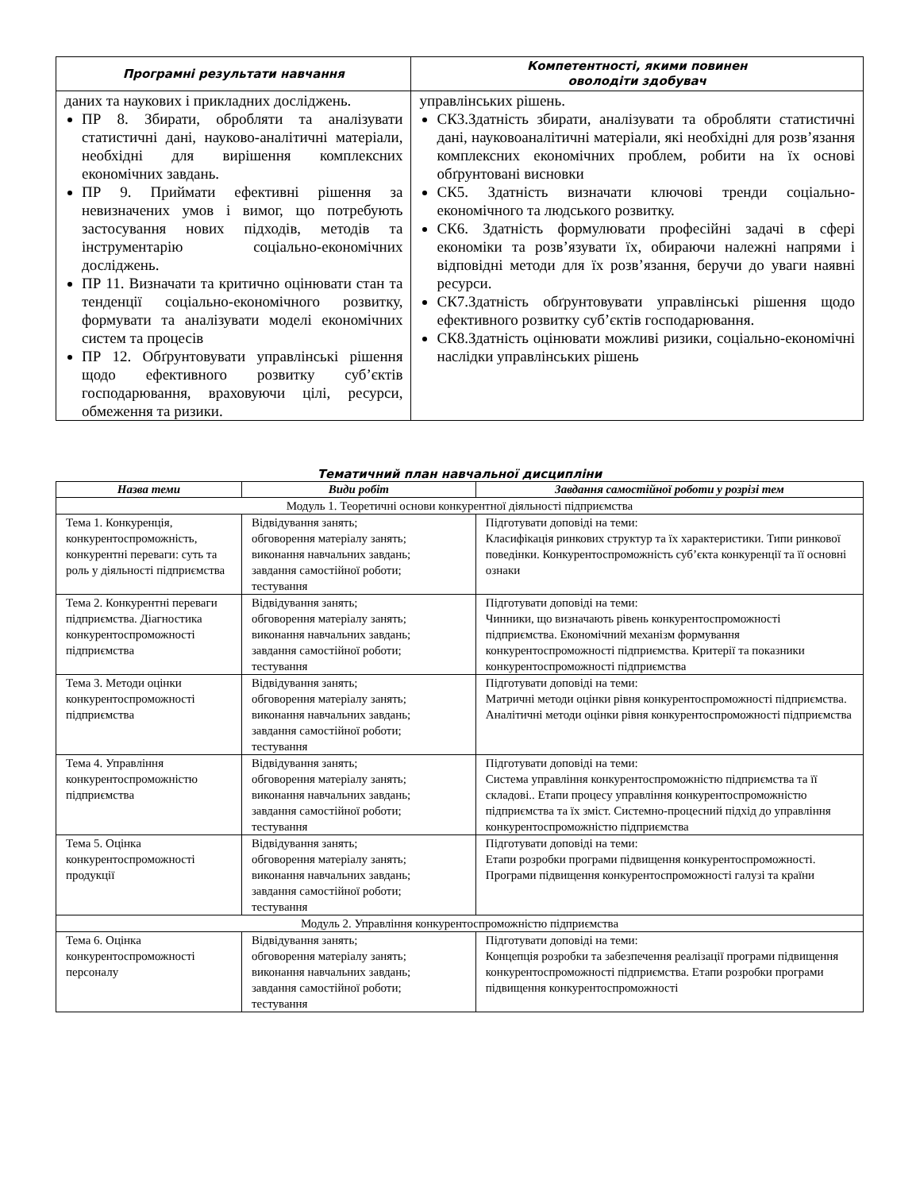| Програмні результати навчання | Компетентності, якими повинен оволодіти здобувач |
| --- | --- |
| даних та наукових і прикладних досліджень. ПР 8. Збирати, обробляти та аналізувати статистичні дані, науково-аналітичні матеріали, необхідні для вирішення комплексних економічних завдань. ПР 9. Приймати ефективні рішення за невизначених умов і вимог, що потребують застосування нових підходів, методів та інструментарію соціально-економічних досліджень. ПР 11. Визначати та критично оцінювати стан та тенденції соціально-економічного розвитку, формувати та аналізувати моделі економічних систем та процесів ПР 12. Обґрунтовувати управлінські рішення щодо ефективного розвитку суб’єктів господарювання, враховуючи цілі, ресурси, обмеження та ризики. | управлінських рішень. СК3.Здатність збирати, аналізувати та обробляти статистичні дані, науковоаналітичні матеріали, які необхідні для розв’язання комплексних економічних проблем, робити на їх основі обґрунтовані висновки СК5. Здатність визначати ключові тренди соціально-економічного та людського розвитку. СК6. Здатність формулювати професійні задачі в сфері економіки та розв’язувати їх, обираючи належні напрями і відповідні методи для їх розв’язання, беручи до уваги наявні ресурси. СК7.Здатність обґрунтовувати управлінські рішення щодо ефективного розвитку суб’єктів господарювання. СК8.Здатність оцінювати можливі ризики, соціально-економічні наслідки управлінських рішень |
Тематичний план навчальної дисципліни
| Назва теми | Види робіт | Завдання самостійної роботи у розрізі тем |
| --- | --- | --- |
| Модуль 1. Теоретичні основи конкурентної діяльності підприємства | | |
| Тема 1. Конкуренція, конкурентоспроможність, конкурентні переваги: суть та роль у діяльності підприємства | Відвідування занять; обговорення матеріалу занять; виконання навчальних завдань; завдання самостійної роботи; тестування | Підготувати доповіді на теми: Класифікація ринкових структур та їх характеристики. Типи ринкової поведінки. Конкурентоспроможність суб’єкта конкуренції та її основні ознаки |
| Тема 2. Конкурентні переваги підприємства. Діагностика конкурентоспроможності підприємства | Відвідування занять; обговорення матеріалу занять; виконання навчальних завдань; завдання самостійної роботи; тестування | Підготувати доповіді на теми: Чинники, що визначають рівень конкурентоспроможності підприємства. Економічний механізм формування конкурентоспроможності підприємства. Критерії та показники конкурентоспроможності підприємства |
| Тема 3. Методи оцінки конкурентоспроможності підприємства | Відвідування занять; обговорення матеріалу занять; виконання навчальних завдань; завдання самостійної роботи; тестування | Підготувати доповіді на теми: Матричні методи оцінки рівня конкурентоспроможності підприємства. Аналітичні методи оцінки рівня конкурентоспроможності підприємства |
| Тема 4. Управління конкурентоспроможністю підприємства | Відвідування занять; обговорення матеріалу занять; виконання навчальних завдань; завдання самостійної роботи; тестування | Підготувати доповіді на теми: Система управління конкурентоспроможністю підприємства та її складові.. Етапи процесу управління конкурентоспроможністю підприємства та їх зміст. Системно-процесний підхід до управління конкурентоспроможністю підприємства |
| Тема 5. Оцінка конкурентоспроможності продукції | Відвідування занять; обговорення матеріалу занять; виконання навчальних завдань; завдання самостійної роботи; тестування | Підготувати доповіді на теми: Етапи розробки програми підвищення конкурентоспроможності. Програми підвищення конкурентоспроможності галузі та країни |
| Модуль 2. Управління конкурентоспроможністю підприємства | | |
| Тема 6. Оцінка конкурентоспроможності персоналу | Відвідування занять; обговорення матеріалу занять; виконання навчальних завдань; завдання самостійної роботи; тестування | Підготувати доповіді на теми: Концепція розробки та забезпечення реалізації програми підвищення конкурентоспроможності підприємства. Етапи розробки програми підвищення конкурентоспроможності |